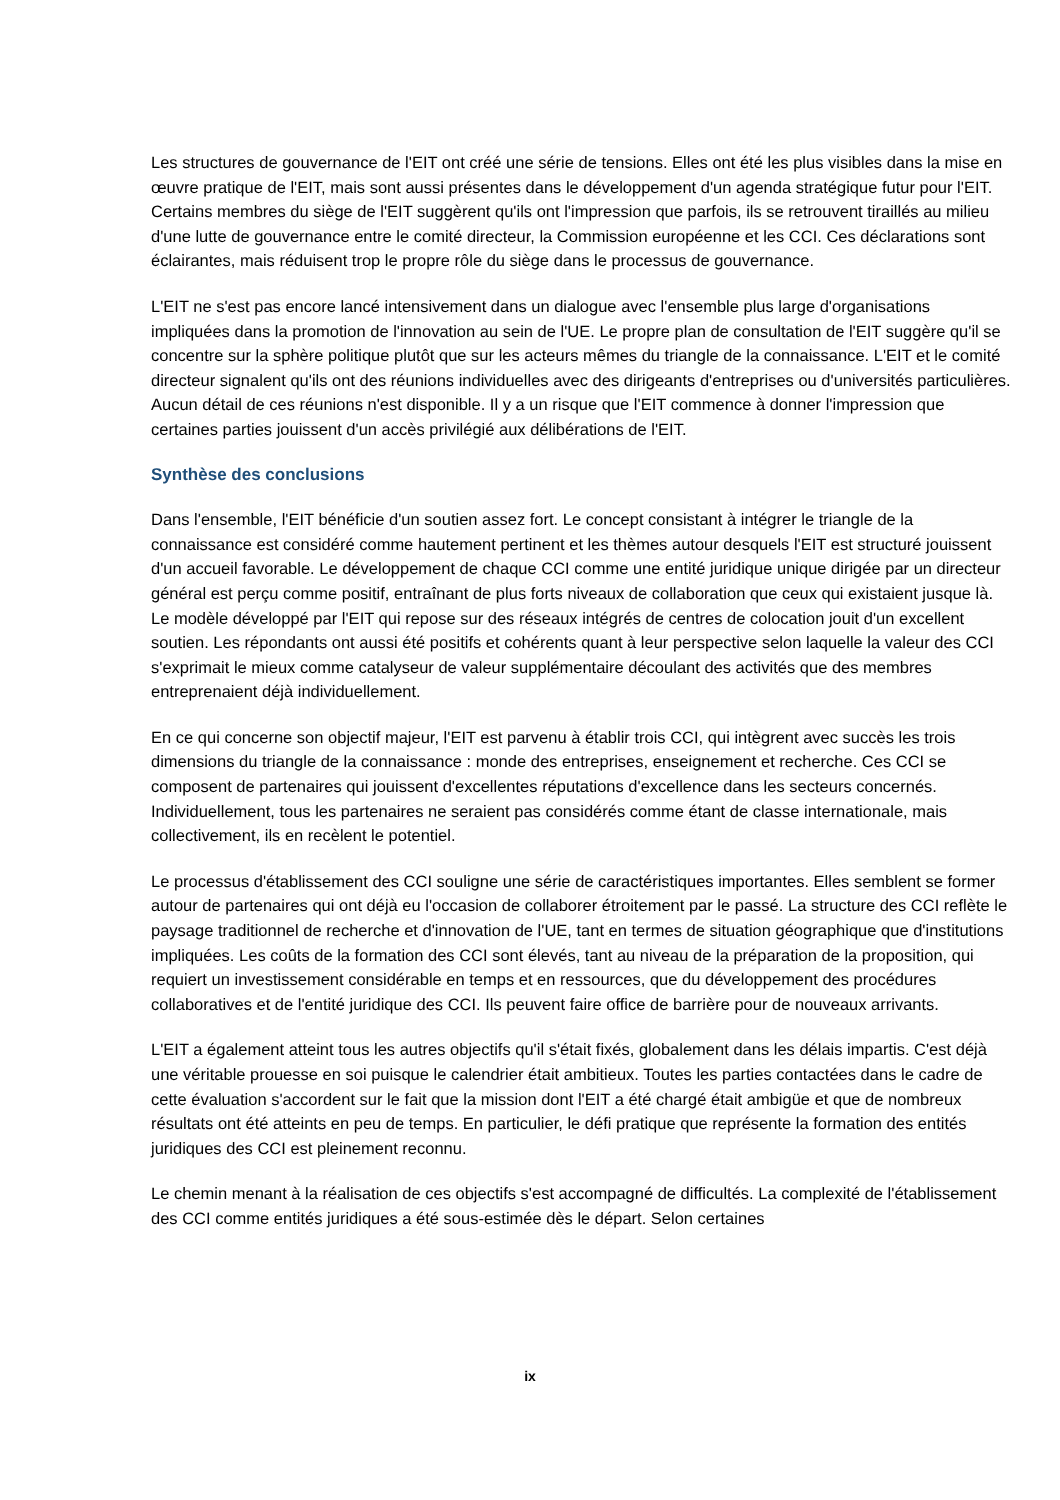Les structures de gouvernance de l'EIT ont créé une série de tensions. Elles ont été les plus visibles dans la mise en œuvre pratique de l'EIT, mais sont aussi présentes dans le développement d'un agenda stratégique futur pour l'EIT. Certains membres du siège de l'EIT suggèrent qu'ils ont l'impression que parfois, ils se retrouvent tiraillés au milieu d'une lutte de gouvernance entre le comité directeur, la Commission européenne et les CCI. Ces déclarations sont éclairantes, mais réduisent trop le propre rôle du siège dans le processus de gouvernance.
L'EIT ne s'est pas encore lancé intensivement dans un dialogue avec l'ensemble plus large d'organisations impliquées dans la promotion de l'innovation au sein de l'UE. Le propre plan de consultation de l'EIT suggère qu'il se concentre sur la sphère politique plutôt que sur les acteurs mêmes du triangle de la connaissance. L'EIT et le comité directeur signalent qu'ils ont des réunions individuelles avec des dirigeants d'entreprises ou d'universités particulières. Aucun détail de ces réunions n'est disponible. Il y a un risque que l'EIT commence à donner l'impression que certaines parties jouissent d'un accès privilégié aux délibérations de l'EIT.
Synthèse des conclusions
Dans l'ensemble, l'EIT bénéficie d'un soutien assez fort. Le concept consistant à intégrer le triangle de la connaissance est considéré comme hautement pertinent et les thèmes autour desquels l'EIT est structuré jouissent d'un accueil favorable. Le développement de chaque CCI comme une entité juridique unique dirigée par un directeur général est perçu comme positif, entraînant de plus forts niveaux de collaboration que ceux qui existaient jusque là. Le modèle développé par l'EIT qui repose sur des réseaux intégrés de centres de colocation jouit d'un excellent soutien. Les répondants ont aussi été positifs et cohérents quant à leur perspective selon laquelle la valeur des CCI s'exprimait le mieux comme catalyseur de valeur supplémentaire découlant des activités que des membres entreprenaient déjà individuellement.
En ce qui concerne son objectif majeur, l'EIT est parvenu à établir trois CCI, qui intègrent avec succès les trois dimensions du triangle de la connaissance : monde des entreprises, enseignement et recherche. Ces CCI se composent de partenaires qui jouissent d'excellentes réputations d'excellence dans les secteurs concernés. Individuellement, tous les partenaires ne seraient pas considérés comme étant de classe internationale, mais collectivement, ils en recèlent le potentiel.
Le processus d'établissement des CCI souligne une série de caractéristiques importantes. Elles semblent se former autour de partenaires qui ont déjà eu l'occasion de collaborer étroitement par le passé. La structure des CCI reflète le paysage traditionnel de recherche et d'innovation de l'UE, tant en termes de situation géographique que d'institutions impliquées. Les coûts de la formation des CCI sont élevés, tant au niveau de la préparation de la proposition, qui requiert un investissement considérable en temps et en ressources, que du développement des procédures collaboratives et de l'entité juridique des CCI. Ils peuvent faire office de barrière pour de nouveaux arrivants.
L'EIT a également atteint tous les autres objectifs qu'il s'était fixés, globalement dans les délais impartis. C'est déjà une véritable prouesse en soi puisque le calendrier était ambitieux. Toutes les parties contactées dans le cadre de cette évaluation s'accordent sur le fait que la mission dont l'EIT a été chargé était ambigüe et que de nombreux résultats ont été atteints en peu de temps. En particulier, le défi pratique que représente la formation des entités juridiques des CCI est pleinement reconnu.
Le chemin menant à la réalisation de ces objectifs s'est accompagné de difficultés. La complexité de l'établissement des CCI comme entités juridiques a été sous-estimée dès le départ. Selon certaines
ix